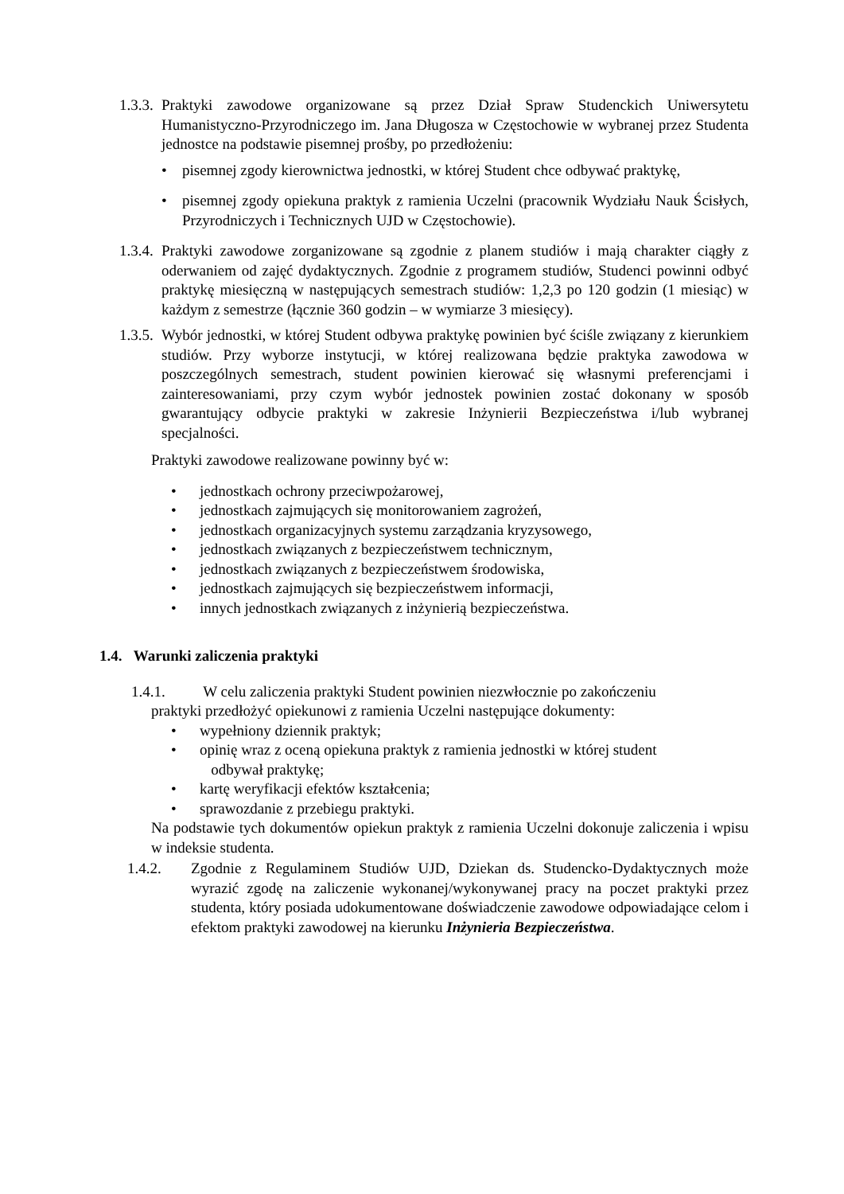1.3.3. Praktyki zawodowe organizowane są przez Dział Spraw Studenckich Uniwersytetu Humanistyczno-Przyrodniczego im. Jana Długosza w Częstochowie w wybranej przez Studenta jednostce na podstawie pisemnej prośby, po przedłożeniu:
• pisemnej zgody kierownictwa jednostki, w której Student chce odbywać praktykę,
• pisemnej zgody opiekuna praktyk z ramienia Uczelni (pracownik Wydziału Nauk Ścisłych, Przyrodniczych i Technicznych UJD w Częstochowie).
1.3.4. Praktyki zawodowe zorganizowane są zgodnie z planem studiów i mają charakter ciągły z oderwaniem od zajęć dydaktycznych. Zgodnie z programem studiów, Studenci powinni odbyć praktykę miesięczną w następujących semestrach studiów: 1,2,3 po 120 godzin (1 miesiąc) w każdym z semestrze (łącznie 360 godzin – w wymiarze 3 miesięcy).
1.3.5. Wybór jednostki, w której Student odbywa praktykę powinien być ściśle związany z kierunkiem studiów. Przy wyborze instytucji, w której realizowana będzie praktyka zawodowa w poszczególnych semestrach, student powinien kierować się własnymi preferencjami i zainteresowaniami, przy czym wybór jednostek powinien zostać dokonany w sposób gwarantujący odbycie praktyki w zakresie Inżynierii Bezpieczeństwa i/lub wybranej specjalności.
Praktyki zawodowe realizowane powinny być w:
• jednostkach ochrony przeciwpożarowej,
• jednostkach zajmujących się monitorowaniem zagrożeń,
• jednostkach organizacyjnych systemu zarządzania kryzysowego,
• jednostkach związanych z bezpieczeństwem technicznym,
• jednostkach związanych z bezpieczeństwem środowiska,
• jednostkach zajmujących się bezpieczeństwem informacji,
• innych jednostkach związanych z inżynierią bezpieczeństwa.
1.4. Warunki zaliczenia praktyki
1.4.1. W celu zaliczenia praktyki Student powinien niezwłocznie po zakończeniu
praktyki przedłożyć opiekunowi z ramienia Uczelni następujące dokumenty:
• wypełniony dziennik praktyk;
• opinię wraz z oceną opiekuna praktyk z ramienia jednostki w której student
odbywał praktykę;
• kartę weryfikacji efektów kształcenia;
• sprawozdanie z przebiegu praktyki.
Na podstawie tych dokumentów opiekun praktyk z ramienia Uczelni dokonuje zaliczenia i wpisu w indeksie studenta.
1.4.2. Zgodnie z Regulaminem Studiów UJD, Dziekan ds. Studencko-Dydaktycznych może wyrazić zgodę na zaliczenie wykonanej/wykonywanej pracy na poczet praktyki przez studenta, który posiada udokumentowane doświadczenie zawodowe odpowiadające celom i efektom praktyki zawodowej na kierunku Inżynieria Bezpieczeństwa.